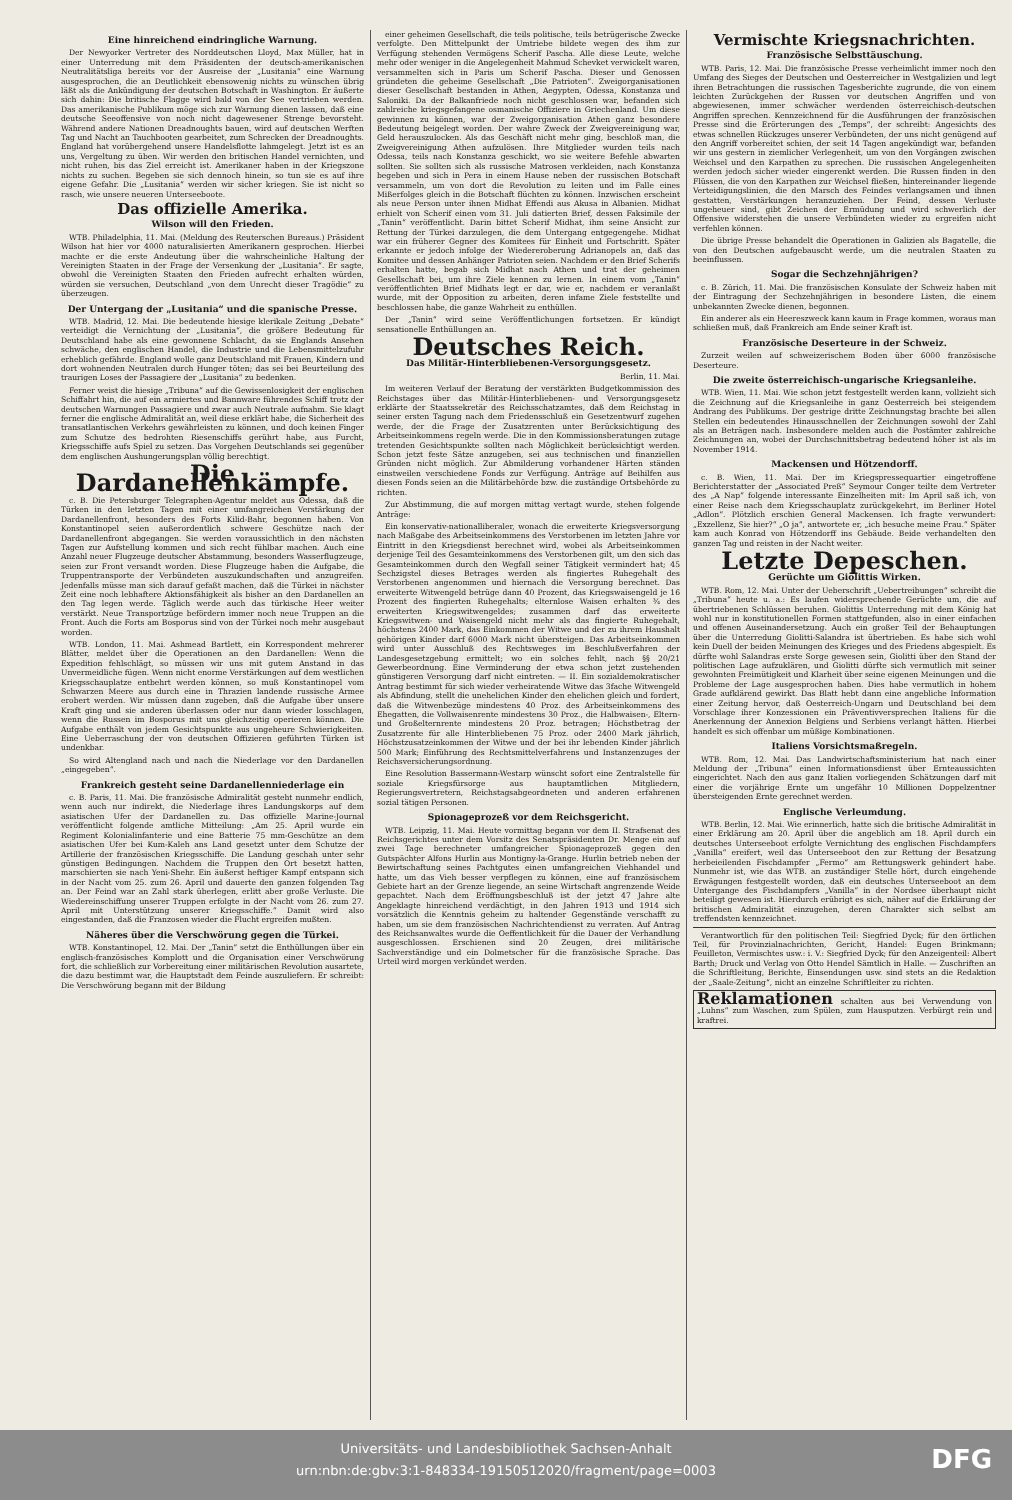Eine hinreichend eindringliche Warnung.
Der Newyorker Vertreter des Norddeutschen Lloyd, Max Müller, hat in einer Unterredung mit dem Präsidenten der deutsch-amerikanischen Neutralitätsliga bereits vor der Ausreise der „Lusitania“ eine Warnung ausgesprochen, die an Deutlichkeit ebensowenig nichts zu wünschen übrig läßt als die Ankündigung der deutschen Botschaft in Washington. Er äußerte sich dahin: Die britische Flagge wird bald von der See vertrieben werden. Das amerikanische Publikum möge sich zur Warnung dienen lassen, daß eine deutsche Seeoffensive von noch nicht dagewesener Strenge bevorsteht. Während andere Nationen Dreadnoughts bauen, wird auf deutschen Werften Tag und Nacht an Tauchbooten gearbeitet, zum Schrecken der Dreadnoughts. England hat vorübergehend unsere Handelsflotte lahmgelegt. Jetzt ist es an uns, Vergeltung zu üben. Wir werden den britischen Handel vernichten, und nicht ruhen, bis das Ziel erreicht ist. Amerikaner haben in der Kriegszone nichts zu suchen. Begeben sie sich dennoch hinein, so tun sie es auf ihre eigene Gefahr. Die „Lusitania“ werden wir sicher kriegen. Sie ist nicht so rasch, wie unsere neueren Unterseeboote.
Das offizielle Amerika.
Wilson will den Frieden.
WTB. Philadelphia, 11. Mai. (Meldung des Reuterschen Bureaus.) Präsident Wilson hat hier vor 4000 naturalisierten Amerikanern gesprochen. Hierbei machte er die erste Andeutung über die wahrscheinliche Haltung der Vereinigten Staaten in der Frage der Versenkung der „Lusitania“. Er sagte, obwohl die Vereinigten Staaten den Frieden aufrecht erhalten würden, würden sie versuchen, Deutschland „von dem Unrecht dieser Tragödie“ zu überzeugen.
Der Untergang der „Lusitania“ und die spanische Presse.
WTB. Madrid, 12. Mai. Die bedeutende hiesige klerikale Zeitung „Debate“ verteidigt die Vernichtung der „Lusitania“, die größere Bedeutung für Deutschland habe als eine gewonnene Schlacht, da sie Englands Ansehen schwäche, den englischen Handel, die Industrie und die Lebensmittelzufuhr erheblich gefährde. England wolle ganz Deutschland mit Frauen, Kindern und dort wohnenden Neutralen durch Hunger töten; das sei bei Beurteilung des traurigen Loses der Passagiere der „Lusitania“ zu bedenken.
Ferner weist die hiesige „Tribuna“ auf die Gewissenlosigkeit der englischen Schiffahrt hin, die auf ein armiertes und Bannware führendes Schiff trotz der deutschen Warnungen Passagiere und zwar auch Neutrale aufnahm. Sie klagt ferner die englische Admiralität an, weil diese erklärt habe, die Sicherheit des transatlantischen Verkehrs gewährleisten zu können, und doch keinen Finger zum Schutze des bedrohten Riesenschiffs gerührt habe, aus Furcht, Kriegsschiffe aufs Spiel zu setzen. Das Vorgehen Deutschlands sei gegenüber dem englischen Aushungerungsplan völlig berechtigt.
Die Dardanellenkämpfe.
c. B. Die Petersburger Telegraphen-Agentur meldet aus Odessa, daß die Türken in den letzten Tagen mit einer umfangreichen Verstärkung der Dardanellenfront, besonders des Forts Kilid-Bahr, begonnen haben. Von Konstantinopel seien außerordentlich schwere Geschütze nach der Dardanellenfront abgegangen. Sie werden voraussichtlich in den nächsten Tagen zur Aufstellung kommen und sich recht fühlbar machen. Auch eine Anzahl neuer Flugzeuge deutscher Abstammung, besonders Wasserflugzeuge, seien zur Front versandt worden. Diese Flugzeuge haben die Aufgabe, die Truppentransporte der Verbündeten auszukundschaften und anzugreifen. Jedenfalls müsse man sich darauf gefaßt machen, daß die Türkei in nächster Zeit eine noch lebhaftere Aktionsfähigkeit als bisher an den Dardanellen an den Tag legen werde. Täglich werde auch das türkische Heer weiter verstärkt. Neue Transportzüge befördern immer noch neue Truppen an die Front. Auch die Forts am Bosporus sind von der Türkei noch mehr ausgebaut worden.
WTB. London, 11. Mai. Ashmead Bartlett, ein Korrespondent mehrerer Blätter, meldet über die Operationen an den Dardanellen: Wenn die Expedition fehlschlägt, so müssen wir uns mit gutem Anstand in das Unvermeidliche fügen. Wenn nicht enorme Verstärkungen auf dem westlichen Kriegsschauplatze entbehrt werden können, so muß Konstantinopel vom Schwarzen Meere aus durch eine in Thrazien landende russische Armee erobert werden. Wir müssen dann zugeben, daß die Aufgabe über unsere Kraft ging und sie anderen überlassen oder nur dann wieder losschlagen, wenn die Russen im Bosporus mit uns gleichzeitig operieren können. Die Aufgabe enthält von jedem Gesichtspunkte aus ungeheure Schwierigkeiten. Eine Ueberraschung der von deutschen Offizieren geführten Türken ist undenkbar.
So wird Altengland nach und nach die Niederlage vor den Dardanellen „eingegeben“.
Frankreich gesteht seine Dardanellenniederlage ein
c. B. Paris, 11. Mai. Die französische Admiralität gesteht nunmehr endlich, wenn auch nur indirekt, die Niederlage ihres Landungskorps auf dem asiatischen Ufer der Dardanellen zu. Das offizielle Marine-Journal veröffentlicht folgende amtliche Mitteilung: „Am 25. April wurde ein Regiment Kolonialinfanterie und eine Batterie 75 mm-Geschütze an dem asiatischen Ufer bei Kum-Kaleh ans Land gesetzt unter dem Schutze der Artillerie der französischen Kriegsschiffe. Die Landung geschah unter sehr günstigen Bedingungen. Nachdem die Truppen den Ort besetzt hatten, marschierten sie nach Yeni-Shehr. Ein äußerst heftiger Kampf entspann sich in der Nacht vom 25. zum 26. April und dauerte den ganzen folgenden Tag an. Der Feind war an Zahl stark überlegen, erlitt aber große Verluste. Die Wiedereinschiffung unserer Truppen erfolgte in der Nacht vom 26. zum 27. April mit Unterstützung unserer Kriegsschiffe.“ Damit wird also eingestanden, daß die Franzosen wieder die Flucht ergreifen mußten.
Näheres über die Verschwörung gegen die Türkei.
WTB. Konstantinopel, 12. Mai. Der „Tanin“ setzt die Enthüllungen über ein englisch-französisches Komplott und die Organisation einer Verschwörung fort, die schließlich zur Vorbereitung einer militärischen Revolution ausartete, die dazu bestimmt war, die Hauptstadt dem Feinde auszuliefern. Er schreibt: Die Verschwörung begann mit der Bildung
einer geheimen Gesellschaft, die teils politische, teils betrügerische Zwecke verfolgte. Den Mittelpunkt der Umtriebe bildete wegen des ihm zur Verfügung stehenden Vermögens Scherif Pascha. Alle diese Leute, welche mehr oder weniger in die Angelegenheit Mahmud Schevket verwickelt waren, versammelten sich in Paris um Scherif Pascha. Dieser und Genossen gründeten die geheime Gesellschaft „Die Patrioten“. Zweigorganisationen dieser Gesellschaft bestanden in Athen, Aegypten, Odessa, Konstanza und Saloniki. Da der Balkanfriede noch nicht geschlossen war, befanden sich zahlreiche kriegsgefangene osmanische Offiziere in Griechenland. Um diese gewinnen zu können, war der Zweigorganisation Athen ganz besondere Bedeutung beigelegt worden. Der wahre Zweck der Zweigvereinigung war, Geld herauszulocken. Als das Geschäft nicht mehr ging, beschloß man, die Zweigvereinigung Athen aufzulösen. Ihre Mitglieder wurden teils nach Odessa, teils nach Konstanza geschickt, wo sie weitere Befehle abwarten sollten. Sie sollten sich als russische Matrosen verkleiden, nach Konstanza begeben und sich in Pera in einem Hause neben der russischen Botschaft versammeln, um von dort die Revolution zu leiten und im Falle eines Mißerfolges gleich in die Botschaft flüchten zu können. Inzwischen erscheint als neue Person unter ihnen Midhat Effendi aus Akusa in Albanien. Midhat erhielt von Scherif einen vom 31. Juli datierten Brief, dessen Faksimile der „Tanin“ veröffentlicht. Darin bittet Scherif Midhat, ihm seine Ansicht zur Rettung der Türkei darzulegen, die dem Untergang entgegengehe. Midhat war ein früherer Gegner des Komitees für Einheit und Fortschritt. Später erkannte er jedoch infolge der Wiedereroberung Adrianopels an, daß das Komitee und dessen Anhänger Patrioten seien. Nachdem er den Brief Scherifs erhalten hatte, begab sich Midhat nach Athen und trat der geheimen Gesellschaft bei, um ihre Ziele kennen zu lernen. In einem vom „Tanin“ veröffentlichten Brief Midhats legt er dar, wie er, nachdem er veranlaßt wurde, mit der Opposition zu arbeiten, deren infame Ziele feststellte und beschlossen habe, die ganze Wahrheit zu enthüllen.
Der „Tanin“ wird seine Veröffentlichungen fortsetzen. Er kündigt sensationelle Enthüllungen an.
Deutsches Reich.
Das Militär-Hinterbliebenen-Versorgungsgesetz.
Berlin, 11. Mai.
Im weiteren Verlauf der Beratung der verstärkten Budgetkommission des Reichstages über das Militär-Hinterbliebenen- und Versorgungsgesetz erklärte der Staatssekretär des Reichsschatzamtes, daß dem Reichstag in seiner ersten Tagung nach dem Friedensschluß ein Gesetzentwurf zugehen werde, der die Frage der Zusatzrenten unter Berücksichtigung des Arbeitseinkommens regeln werde. Die in den Kommissionsberatungen zutage tretenden Gesichtspunkte sollten nach Möglichkeit berücksichtigt werden. Schon jetzt feste Sätze anzugeben, sei aus technischen und finanziellen Gründen nicht möglich. Zur Abmilderung vorhandener Härten ständen einstweilen verschiedene Fonds zur Verfügung. Anträge auf Beihilfen aus diesen Fonds seien an die Militärbehörde bzw. die zuständige Ortsbehörde zu richten.
Zur Abstimmung, die auf morgen mittag vertagt wurde, stehen folgende Anträge:
Ein konservativ-nationalliberaler, wonach die erweiterte Kriegsversorgung nach Maßgabe des Arbeitseinkommens des Verstorbenen im letzten Jahre vor Eintritt in den Kriegsdienst berechnet wird, wobei als Arbeitseinkommen derjenige Teil des Gesamteinkommens des Verstorbenen gilt, um den sich das Gesamteinkommen durch den Wegfall seiner Tätigkeit vermindert hat; 45 Sechzigstel dieses Betrages werden als fingiertes Ruhegehalt des Verstorbenen angenommen und hiernach die Versorgung berechnet. Das erweiterte Witwengeld betrüge dann 40 Prozent, das Kriegswaisengeld je 16 Prozent des fingierten Ruhegehalts; elternlose Waisen erhalten ¾ des erweiterten Kriegswitwengeldes; zusammen darf das erweiterte Kriegswitwen- und Waisengeld nicht mehr als das fingierte Ruhegehalt, höchstens 2400 Mark, das Einkommen der Witwe und der zu ihrem Haushalt gehörigen Kinder darf 6000 Mark nicht übersteigen. Das Arbeitseinkommen wird unter Ausschluß des Rechtsweges im Beschlußverfahren der Landesgesetzgebung ermittelt; wo ein solches fehlt, nach §§ 20/21 Gewerbeordnung. Eine Verminderung der etwa schon jetzt zustehenden günstigeren Versorgung darf nicht eintreten. — II. Ein sozialdemokratischer Antrag bestimmt für sich wieder verheiratende Witwe das 3fache Witwengeld als Abfindung, stellt die unehelichen Kinder den ehelichen gleich und fordert, daß die Witwenbezüge mindestens 40 Proz. des Arbeitseinkommens des Ehegatten, die Vollwaisenrente mindestens 30 Proz., die Halbwaisen-, Eltern- und Großelternrente mindestens 20 Proz. betragen; Höchstbetrag der Zusatzrente für alle Hinterbliebenen 75 Proz. oder 2400 Mark jährlich, Höchstzusatzeinkommen der Witwe und der bei ihr lebenden Kinder jährlich 500 Mark; Einführung des Rechtsmittelverfahrens und Instanzenzuges der Reichsversicherungsordnung.
Eine Resolution Bassermann-Westarp wünscht sofort eine Zentralstelle für soziale Kriegsfürsorge aus hauptamtlichen Mitgliedern, Regierungsvertretern, Reichstagsabgeordneten und anderen erfahrenen sozial tätigen Personen.
Spionageprozeß vor dem Reichsgericht.
WTB. Leipzig, 11. Mai. Heute vormittag begann vor dem II. Strafsenat des Reichsgerichtes unter dem Vorsitz des Senatspräsidenten Dr. Menge ein auf zwei Tage berechneter umfangreicher Spionageprozeß gegen den Gutspächter Alfons Hurlin aus Montigny-la-Grange. Hurlin betrieb neben der Bewirtschaftung seines Pachtgutes einen umfangreichen Viehhandel und hatte, um das Vieh besser verpflegen zu können, eine auf französischem Gebiete hart an der Grenze liegende, an seine Wirtschaft angrenzende Weide gepachtet. Nach dem Eröffnungsbeschluß ist der jetzt 47 Jahre alte Angeklagte hinreichend verdächtigt, in den Jahren 1913 und 1914 sich vorsätzlich die Kenntnis geheim zu haltender Gegenstände verschafft zu haben, um sie dem französischen Nachrichtendienst zu verraten. Auf Antrag des Reichsanwaltes wurde die Oeffentlichkeit für die Dauer der Verhandlung ausgeschlossen. Erschienen sind 20 Zeugen, drei militärische Sachverständige und ein Dolmetscher für die französische Sprache. Das Urteil wird morgen verkündet werden.
Vermischte Kriegsnachrichten.
Französische Selbsttäuschung.
WTB. Paris, 12. Mai. Die französische Presse verheimlicht immer noch den Umfang des Sieges der Deutschen und Oesterreicher in Westgalizien und legt ihren Betrachtungen die russischen Tagesberichte zugrunde, die von einem leichten Zurückgehen der Russen vor deutschen Angriffen und von abgewiesenen, immer schwächer werdenden österreichisch-deutschen Angriffen sprechen. Kennzeichnend für die Ausführungen der französischen Presse sind die Erörterungen des „Temps“, der schreibt: Angesichts des etwas schnellen Rückzuges unserer Verbündeten, der uns nicht genügend auf den Angriff vorbereitet schien, der seit 14 Tagen angekündigt war, befanden wir uns gestern in ziemlicher Verlegenheit, um von den Vorgängen zwischen Weichsel und den Karpathen zu sprechen. Die russischen Angelegenheiten werden jedoch sicher wieder eingerenkt werden. Die Russen finden in den Flüssen, die von den Karpathen zur Weichsel fließen, hintereinander liegende Verteidigungslinien, die den Marsch des Feindes verlangsamen und ihnen gestatten, Verstärkungen heranzuziehen. Der Feind, dessen Verluste ungeheuer sind, gibt Zeichen der Ermüdung und wird schwerlich der Offensive widerstehen die unsere Verbündeten wieder zu ergreifen nicht verfehlen können.
Die übrige Presse behandelt die Operationen in Galizien als Bagatelle, die von den Deutschen aufgebauscht werde, um die neutralen Staaten zu beeinflussen.
Sogar die Sechzehnjährigen?
c. B. Zürich, 11. Mai. Die französischen Konsulate der Schweiz haben mit der Eintragung der Sechzehnjährigen in besondere Listen, die einem unbekannten Zwecke dienen, begonnen.
Ein anderer als ein Heereszweck kann kaum in Frage kommen, woraus man schließen muß, daß Frankreich am Ende seiner Kraft ist.
Französische Deserteure in der Schweiz.
Zurzeit weilen auf schweizerischem Boden über 6000 französische Deserteure.
Die zweite österreichisch-ungarische Kriegsanleihe.
WTB. Wien, 11. Mai. Wie schon jetzt festgestellt werden kann, vollzieht sich die Zeichnung auf die Kriegsanleihe in ganz Oesterreich bei steigendem Andrang des Publikums. Der gestrige dritte Zeichnungstag brachte bei allen Stellen ein bedeutendes Hinausschnellen der Zeichnungen sowohl der Zahl als an Beträgen nach. Insbesondere melden auch die Postämter zahlreiche Zeichnungen an, wobei der Durchschnittsbetrag bedeutend höher ist als im November 1914.
Mackensen und Hötzendorff.
c. B. Wien, 11. Mai. Der im Kriegspressequartier eingetroffene Berichterstatter der „Associated Preß“ Seymour Conger teilte dem Vertreter des „A Nap“ folgende interessante Einzelheiten mit: Im April saß ich, von einer Reise nach dem Kriegsschauplatz zurückgekehrt, im Berliner Hotel „Adlon“. Plötzlich erschien General Mackensen. Ich fragte verwundert: „Exzellenz, Sie hier?“ „O ja“, antwortete er, „ich besuche meine Frau.“ Später kam auch Konrad von Hötzendorff ins Gebäude. Beide verhandelten den ganzen Tag und reisten in der Nacht weiter.
Letzte Depeschen.
Gerüchte um Giolittis Wirken.
WTB. Rom, 12. Mai. Unter der Ueberschrift „Uebertreibungen“ schreibt die „Tribuna“ heute u. a.: Es laufen widersprechende Gerüchte um, die auf übertriebenen Schlüssen beruhen. Giolittis Unterredung mit dem König hat wohl nur in konstitutionellen Formen stattgefunden, also in einer einfachen und offenen Auseinandersetzung. Auch ein großer Teil der Behauptungen über die Unterredung Giolitti-Salandra ist übertrieben. Es habe sich wohl kein Duell der beiden Meinungen des Krieges und des Friedens abgespielt. Es dürfte wohl Salandras erste Sorge gewesen sein, Giolitti über den Stand der politischen Lage aufzuklären, und Giolitti dürfte sich vermutlich mit seiner gewohnten Freimütigkeit und Klarheit über seine eigenen Meinungen und die Probleme der Lage ausgesprochen haben. Dies habe vermutlich in hohem Grade aufklärend gewirkt. Das Blatt hebt dann eine angebliche Information einer Zeitung hervor, daß Oesterreich-Ungarn und Deutschland bei dem Vorschlage ihrer Konzessionen ein Präventivversprechen Italiens für die Anerkennung der Annexion Belgiens und Serbiens verlangt hätten. Hierbei handelt es sich offenbar um müßige Kombinationen.
Italiens Vorsichtsmaßregeln.
WTB. Rom, 12. Mai. Das Landwirtschaftsministerium hat nach einer Meldung der „Tribuna“ einen Informationsdienst über Ernteaussichten eingerichtet. Nach den aus ganz Italien vorliegenden Schätzungen darf mit einer die vorjährige Ernte um ungefähr 10 Millionen Doppelzentner übersteigenden Ernte gerechnet werden.
Englische Verleumdung.
WTB. Berlin, 12. Mai. Wie erinnerlich, hatte sich die britische Admiralität in einer Erklärung am 20. April über die angeblich am 18. April durch ein deutsches Unterseeboot erfolgte Vernichtung des englischen Fischdampfers „Vanilla“ ereifert, weil das Unterseeboot den zur Rettung der Besatzung herbeieilenden Fischdampfer „Fermo“ am Rettungswerk gehindert habe. Nunmehr ist, wie das WTB. an zuständiger Stelle hört, durch eingehende Erwägungen festgestellt worden, daß ein deutsches Unterseeboot an dem Untergange des Fischdampfers „Vanilla“ in der Nordsee überhaupt nicht beteiligt gewesen ist. Hierdurch erübrigt es sich, näher auf die Erklärung der britischen Admiralität einzugehen, deren Charakter sich selbst am treffendsten kennzeichnet.
Verantwortlich für den politischen Teil: Siegfried Dyck; für den örtlichen Teil, für Provinzialnachrichten, Gericht, Handel: Eugen Brinkmann; Feuilleton, Vermischtes usw.: i. V.: Siegfried Dyck; für den Anzeigenteil: Albert Barth; Druck und Verlag von Otto Hendel Sämtlich in Halle. — Zuschriften an die Schriftleitung, Berichte, Einsendungen usw. sind stets an die Redaktion der „Saale-Zeitung“, nicht an einzelne Schriftleiter zu richten.
Reklamationen schalten aus bei Verwendung von „Luhns“ zum Waschen, zum Spülen, zum Hausputzen. Verbürgt rein und kraftrei.
Universitäts- und Landesbibliothek Sachsen-Anhalt
urn:nbn:de:gbv:3:1-848334-19150512020/fragment/page=0003
DFG